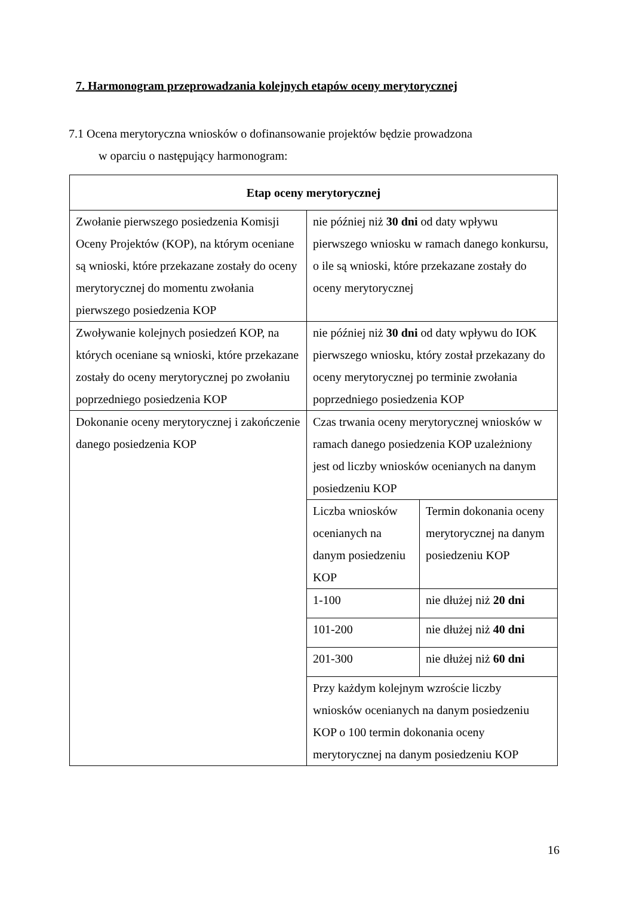7. Harmonogram przeprowadzania kolejnych etapów oceny merytorycznej
7.1 Ocena merytoryczna wniosków o dofinansowanie projektów będzie prowadzona
w oparciu o następujący harmonogram:
| Etap oceny merytorycznej | |
| --- | --- |
| Zwołanie pierwszego posiedzenia Komisji Oceny Projektów (KOP), na którym oceniane są wnioski, które przekazane zostały do oceny merytorycznej do momentu zwołania pierwszego posiedzenia KOP | nie później niż 30 dni od daty wpływu pierwszego wniosku w ramach danego konkursu, o ile są wnioski, które przekazane zostały do oceny merytorycznej |
| Zwoływanie kolejnych posiedzeń KOP, na których oceniane są wnioski, które przekazane zostały do oceny merytorycznej po zwołaniu poprzedniego posiedzenia KOP | nie później niż 30 dni od daty wpływu do IOK pierwszego wniosku, który został przekazany do oceny merytorycznej po terminie zwołania poprzedniego posiedzenia KOP |
| Dokonanie oceny merytorycznej i zakończenie danego posiedzenia KOP | Czas trwania oceny merytorycznej wniosków w ramach danego posiedzenia KOP uzależniony jest od liczby wniosków ocenianych na danym posiedzeniu KOP / Liczba wniosków ocenianych na danym posiedzeniu KOP / Termin dokonania oceny merytorycznej na danym posiedzeniu KOP / / 1-100 / nie dłużej niż 20 dni / / 101-200 / nie dłużej niż 40 dni / / 201-300 / nie dłużej niż 60 dni / / Przy każdym kolejnym wzroście liczby wniosków ocenianych na danym posiedzeniu KOP o 100 termin dokonania oceny merytorycznej na danym posiedzeniu KOP / / |
16